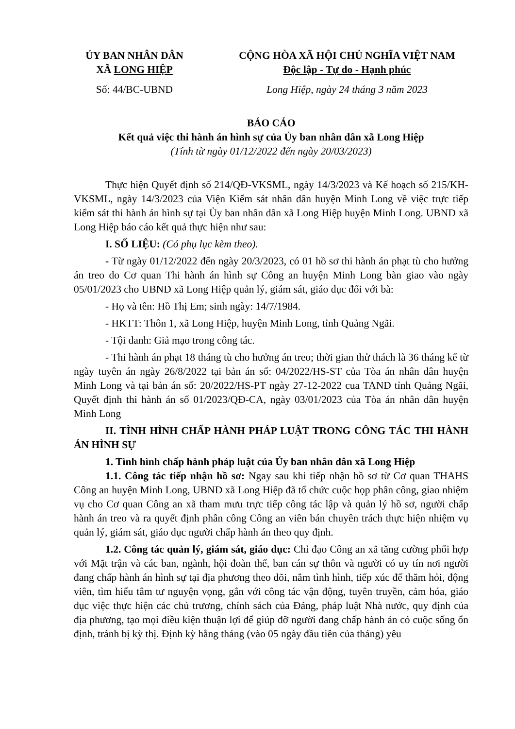ỦY BAN NHÂN DÂN
XÃ LONG HIỆP
Số: 44/BC-UBND
CỘNG HÒA XÃ HỘI CHỦ NGHĨA VIỆT NAM
Độc lập - Tự do - Hạnh phúc
Long Hiệp, ngày 24 tháng 3 năm 2023
BÁO CÁO
Kết quả việc thi hành án hình sự của Ủy ban nhân dân xã Long Hiệp
(Tính từ ngày 01/12/2022 đến ngày 20/03/2023)
Thực hiện Quyết định số 214/QĐ-VKSML, ngày 14/3/2023 và Kế hoạch số 215/KH-VKSML, ngày 14/3/2023 của Viện Kiểm sát nhân dân huyện Minh Long về việc trực tiếp kiểm sát thi hành án hình sự tại Ủy ban nhân dân xã Long Hiệp huyện Minh Long. UBND xã Long Hiệp báo cáo kết quả thực hiện như sau:
I. SỐ LIỆU: (Có phụ lục kèm theo).
- Từ ngày 01/12/2022 đến ngày 20/3/2023, có 01 hồ sơ thi hành án phạt tù cho hưởng án treo do Cơ quan Thi hành án hình sự Công an huyện Minh Long bàn giao vào ngày 05/01/2023 cho UBND xã Long Hiệp quản lý, giám sát, giáo dục đối với bà:
- Họ và tên: Hồ Thị Em; sinh ngày: 14/7/1984.
- HKTT: Thôn 1, xã Long Hiệp, huyện Minh Long, tỉnh Quảng Ngãi.
- Tội danh: Giả mạo trong công tác.
- Thi hành án phạt 18 tháng tù cho hưởng án treo; thời gian thử thách là 36 tháng kể từ ngày tuyên án ngày 26/8/2022 tại bản án số: 04/2022/HS-ST của Tòa án nhân dân huyện Minh Long và tại bản án số: 20/2022/HS-PT ngày 27-12-2022 cua TAND tỉnh Quảng Ngãi, Quyết định thi hành án số 01/2023/QĐ-CA, ngày 03/01/2023 của Tòa án nhân dân huyện Minh Long
II. TÌNH HÌNH CHẤP HÀNH PHÁP LUẬT TRONG CÔNG TÁC THI HÀNH ÁN HÌNH SỰ
1. Tình hình chấp hành pháp luật của Ủy ban nhân dân xã Long Hiệp
1.1. Công tác tiếp nhận hồ sơ: Ngay sau khi tiếp nhận hồ sơ từ Cơ quan THAHS Công an huyện Minh Long, UBND xã Long Hiệp đã tổ chức cuộc họp phân công, giao nhiệm vụ cho Cơ quan Công an xã tham mưu trực tiếp công tác lập và quản lý hồ sơ, người chấp hành án treo và ra quyết định phân công Công an viên bán chuyên trách thực hiện nhiệm vụ quản lý, giám sát, giáo dục người chấp hành án theo quy định.
1.2. Công tác quản lý, giám sát, giáo dục: Chỉ đạo Công an xã tăng cường phối hợp với Mặt trận và các ban, ngành, hội đoàn thể, ban cán sự thôn và người có uy tín nơi người đang chấp hành án hình sự tại địa phương theo dõi, nắm tình hình, tiếp xúc để thăm hỏi, động viên, tìm hiểu tâm tư nguyện vọng, gắn với công tác vận động, tuyên truyền, cảm hóa, giáo dục việc thực hiện các chủ trương, chính sách của Đảng, pháp luật Nhà nước, quy định của địa phương, tạo mọi điều kiện thuận lợi để giúp đỡ người đang chấp hành án có cuộc sống ổn định, tránh bị kỳ thị. Định kỳ hằng tháng (vào 05 ngày đầu tiên của tháng) yêu